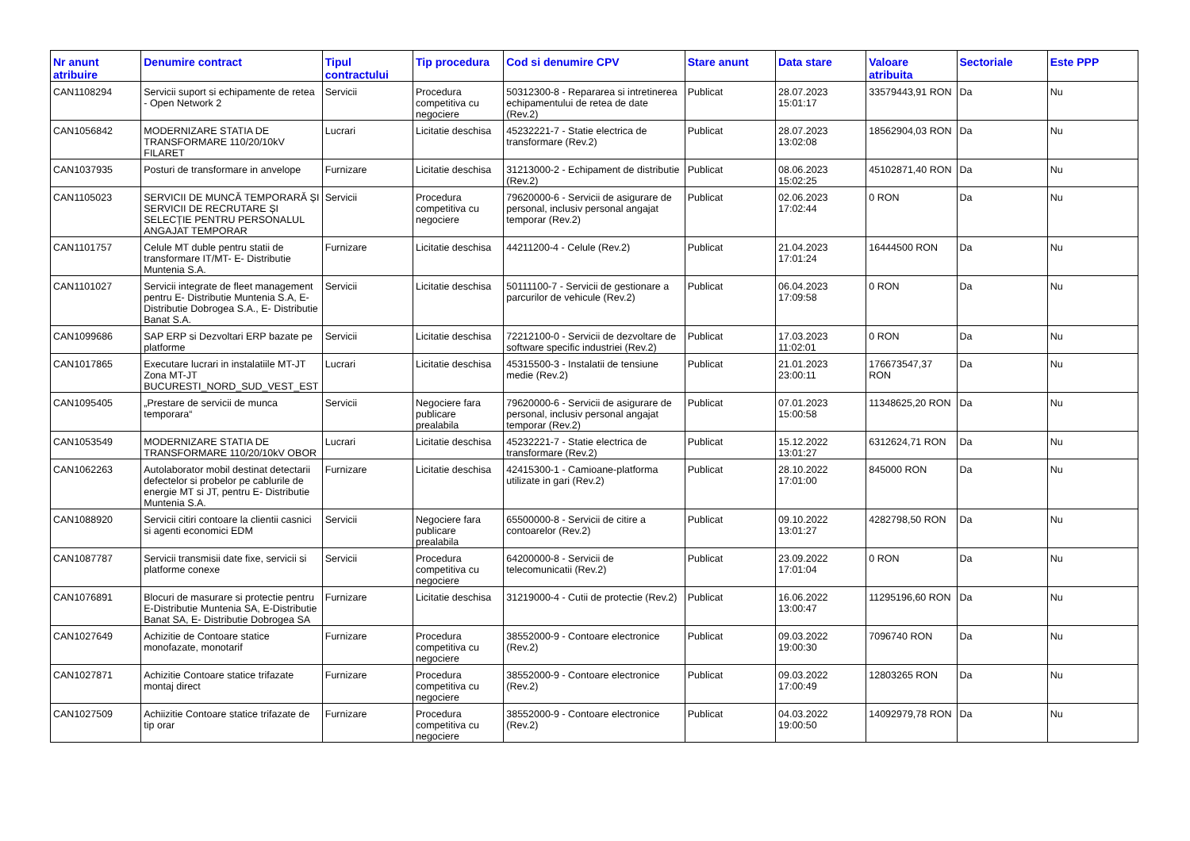| Nr anunt atribuire | Denumire contract | Tipul contractului | Tip procedura | Cod si denumire CPV | Stare anunt | Data stare | Valoare atribuita | Sectoriale | Este PPP |
| --- | --- | --- | --- | --- | --- | --- | --- | --- | --- |
| CAN1108294 | Servicii suport si echipamente de retea - Open Network 2 | Servicii | Procedura competitiva cu negociere | 50312300-8 - Repararea si intretinerea echipamentului de retea de date (Rev.2) | Publicat | 28.07.2023 15:01:17 | 33579443,91 RON | Da | Nu |
| CAN1056842 | MODERNIZARE STATIA DE TRANSFORMARE 110/20/10kV FILARET | Lucrari | Licitatie deschisa | 45232221-7 - Statie electrica de transformare (Rev.2) | Publicat | 28.07.2023 13:02:08 | 18562904,03 RON | Da | Nu |
| CAN1037935 | Posturi de transformare in anvelope | Furnizare | Licitatie deschisa | 31213000-2 - Echipament de distributie (Rev.2) | Publicat | 08.06.2023 15:02:25 | 45102871,40 RON | Da | Nu |
| CAN1105023 | SERVICII DE MUNCĂ TEMPORARĂ ȘI SERVICII DE RECRUTARE ȘI SELECȚIE PENTRU PERSONALUL ANGAJAT TEMPORAR | Servicii | Procedura competitiva cu negociere | 79620000-6 - Servicii de asigurare de personal, inclusiv personal angajat temporar (Rev.2) | Publicat | 02.06.2023 17:02:44 | 0 RON | Da | Nu |
| CAN1101757 | Celule MT duble pentru statii de transformare IT/MT- E- Distributie Muntenia S.A. | Furnizare | Licitatie deschisa | 44211200-4 - Celule (Rev.2) | Publicat | 21.04.2023 17:01:24 | 16444500 RON | Da | Nu |
| CAN1101027 | Servicii integrate de fleet management pentru E- Distributie Muntenia S.A, E- Distributie Dobrogea S.A., E- Distributie Banat S.A. | Servicii | Licitatie deschisa | 50111100-7 - Servicii de gestionare a parcurilor de vehicule (Rev.2) | Publicat | 06.04.2023 17:09:58 | 0 RON | Da | Nu |
| CAN1099686 | SAP ERP si Dezvoltari ERP bazate pe platforme | Servicii | Licitatie deschisa | 72212100-0 - Servicii de dezvoltare de software specific industriei (Rev.2) | Publicat | 17.03.2023 11:02:01 | 0 RON | Da | Nu |
| CAN1017865 | Executare lucrari in instalatiile MT-JT Zona MT-JT BUCURESTI_NORD_SUD_VEST_EST | Lucrari | Licitatie deschisa | 45315500-3 - Instalatii de tensiune medie (Rev.2) | Publicat | 21.01.2023 23:00:11 | 176673547,37 RON | Da | Nu |
| CAN1095405 | „Prestare de servicii de munca temporara“ | Servicii | Negociere fara publicare prealabila | 79620000-6 - Servicii de asigurare de personal, inclusiv personal angajat temporar (Rev.2) | Publicat | 07.01.2023 15:00:58 | 11348625,20 RON | Da | Nu |
| CAN1053549 | MODERNIZARE STATIA DE TRANSFORMARE 110/20/10kV OBOR | Lucrari | Licitatie deschisa | 45232221-7 - Statie electrica de transformare (Rev.2) | Publicat | 15.12.2022 13:01:27 | 6312624,71 RON | Da | Nu |
| CAN1062263 | Autolaborator mobil destinat detectarii defectelor si probelor pe cablurile de energie MT si JT, pentru E- Distributie Muntenia S.A. | Furnizare | Licitatie deschisa | 42415300-1 - Camioane-platforma utilizate in gari (Rev.2) | Publicat | 28.10.2022 17:01:00 | 845000 RON | Da | Nu |
| CAN1088920 | Servicii citiri contoare la clientii casnici si agenti economici EDM | Servicii | Negociere fara publicare prealabila | 65500000-8 - Servicii de citire a contoarelor (Rev.2) | Publicat | 09.10.2022 13:01:27 | 4282798,50 RON | Da | Nu |
| CAN1087787 | Servicii transmisii date fixe, servicii si platforme conexe | Servicii | Procedura competitiva cu negociere | 64200000-8 - Servicii de telecomunicatii (Rev.2) | Publicat | 23.09.2022 17:01:04 | 0 RON | Da | Nu |
| CAN1076891 | Blocuri de masurare si protectie pentru E-Distributie Muntenia SA, E-Distributie Banat SA, E- Distributie Dobrogea SA | Furnizare | Licitatie deschisa | 31219000-4 - Cutii de protectie (Rev.2) | Publicat | 16.06.2022 13:00:47 | 11295196,60 RON | Da | Nu |
| CAN1027649 | Achizitie de Contoare statice monofazate, monotarif | Furnizare | Procedura competitiva cu negociere | 38552000-9 - Contoare electronice (Rev.2) | Publicat | 09.03.2022 19:00:30 | 7096740 RON | Da | Nu |
| CAN1027871 | Achizitie Contoare statice trifazate montaj direct | Furnizare | Procedura competitiva cu negociere | 38552000-9 - Contoare electronice (Rev.2) | Publicat | 09.03.2022 17:00:49 | 12803265 RON | Da | Nu |
| CAN1027509 | Achiizitie Contoare statice trifazate de tip orar | Furnizare | Procedura competitiva cu negociere | 38552000-9 - Contoare electronice (Rev.2) | Publicat | 04.03.2022 19:00:50 | 14092979,78 RON | Da | Nu |